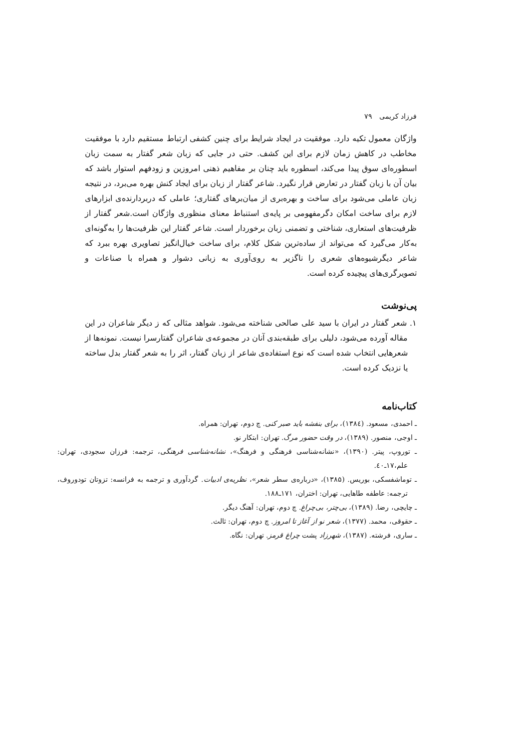فرزاد کریمی ۷۹
واژگان معمول تکیه دارد. موفقیت در ایجاد شرایط برای چنین کشفی ارتباط مستقیم دارد با موفقیت مخاطب در کاهش زمان لازم برای این کشف. حتی در جایی که زبان شعر گفتار به سمت زبان اسطوره‌ای سوق پیدا می‌کند، اسطوره باید چنان بر مفاهیم ذهنی امروزین و زودفهم استوار باشد که بیان آن با زبان گفتار در تعارض قرار نگیرد. شاعر گفتار از زبان برای ایجاد کنش بهره می‌برد، در نتیجه زبان عاملی می‌شود برای ساخت و بهره‌بری از میان‌برهای گفتاری؛ عاملی که دربردارنده‌ی ابزارهای لازم برای ساخت امکان دگرمفهومی بر پایه‌ی استنباط معنای منظوری واژگان است.شعر گفتار از ظرفیت‌های استعاری، شناختی و تضمنی زبان برخوردار است. شاعر گفتار این ظرفیت‌ها را به‌گونه‌ای به‌کار می‌گیرد که می‌تواند از ساده‌ترین شکل کلام، برای ساخت خیال‌انگیز تصاویری بهره ببرد که شاعر دیگرشیوه‌های شعری را ناگزیر به روی‌آوری به زبانی دشوار و همراه با صناعات و تصویرگری‌های پیچیده کرده است.
پی‌نوشت
۱. شعر گفتار در ایران با سید علی صالحی شناخته می‌شود. شواهد مثالی که ز دیگر شاعران در این مقاله آورده می‌شود، دلیلی برای طبقه‌بندی آنان در مجموعه‌ی شاعران گفتارسرا نیست. نمونه‌ها از شعرهایی انتخاب شده است که نوع استفاده‌ی شاعر از زبان گفتار، اثر را به شعر گفتار بدل ساخته یا نزدیک کرده است.
کتاب‌نامه
ـ احمدی، مسعود. (۱۳۸٤)، برای بنفشه باید صبر کنی. چ دوم، تهران: همراه.
ـ اوجی، منصور. (۱۳۸۹)، در وقت حضور مرگ. تهران: ابتکار نو.
ـ توروپ، پیتر. (۱۳۹۰)، «نشانه‌شناسی فرهنگی و فرهنگ»، نشانه‌شناسی فرهنگی، ترجمه: فرزان سجودی، تهران: علم،۱۷ـ٤۰.
ـ توماشفسکی، بوریس. (۱۳۸۵)، «درباره‌ی سطر شعر»، نظریه‌ی ادبیات. گردآوری و ترجمه به فرانسه: تزوتان تودوروف، ترجمه: عاطفه طاهایی، تهران: اختران، ۱۷۱ـ۱۸۸.
ـ چایچی، رضا. (۱۳۸۹)، بی‌چتر، بی‌چراغ. چ دوم، تهران: آهنگ دیگر.
ـ حقوقی، محمد. (۱۳۷۷)، شعر نو از آغاز تا امروز. چ دوم، تهران: ثالث.
ـ ساری، فرشته. (۱۳۸۷)، شهرزاد پشت چراغ قرمز. تهران: نگاه.